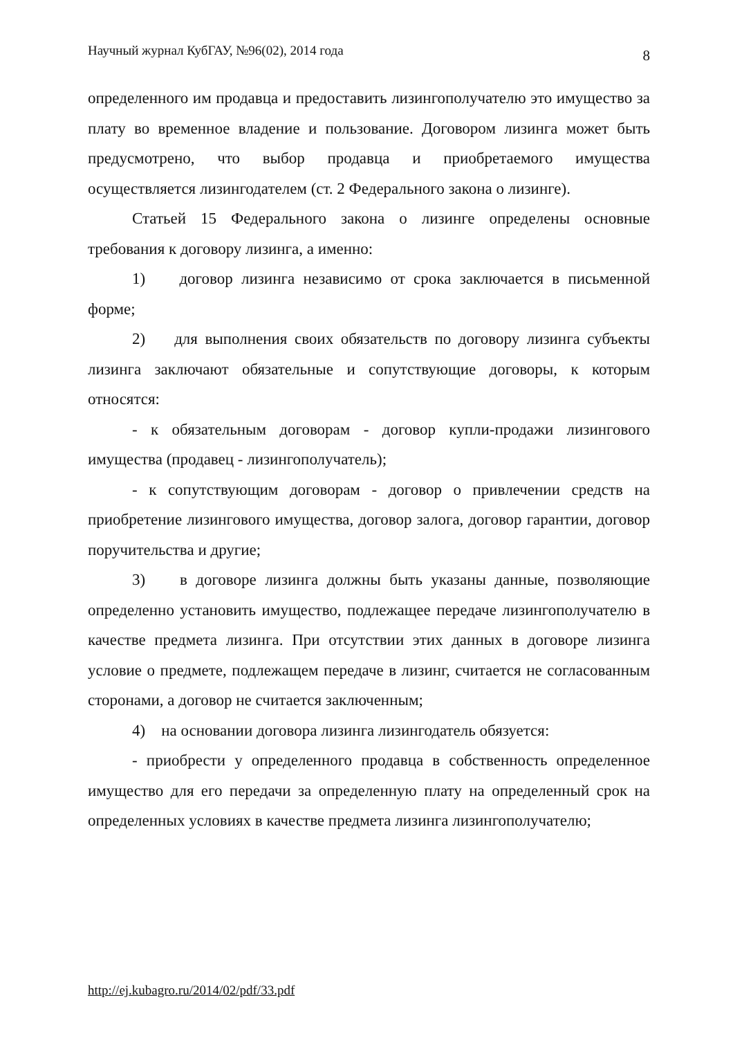Научный журнал КубГАУ, №96(02), 2014 года 8
определенного им продавца и предоставить лизингополучателю это имущество за плату во временное владение и пользование. Договором лизинга может быть предусмотрено, что выбор продавца и приобретаемого имущества осуществляется лизингодателем (ст. 2 Федерального закона о лизинге).
Статьей 15 Федерального закона о лизинге определены основные требования к договору лизинга, а именно:
1) договор лизинга независимо от срока заключается в письменной форме;
2) для выполнения своих обязательств по договору лизинга субъекты лизинга заключают обязательные и сопутствующие договоры, к которым относятся:
- к обязательным договорам - договор купли-продажи лизингового имущества (продавец - лизингополучатель);
- к сопутствующим договорам - договор о привлечении средств на приобретение лизингового имущества, договор залога, договор гарантии, договор поручительства и другие;
3) в договоре лизинга должны быть указаны данные, позволяющие определенно установить имущество, подлежащее передаче лизингополучателю в качестве предмета лизинга. При отсутствии этих данных в договоре лизинга условие о предмете, подлежащем передаче в лизинг, считается не согласованным сторонами, а договор не считается заключенным;
4) на основании договора лизинга лизингодатель обязуется:
- приобрести у определенного продавца в собственность определенное имущество для его передачи за определенную плату на определенный срок на определенных условиях в качестве предмета лизинга лизингополучателю;
http://ej.kubagro.ru/2014/02/pdf/33.pdf